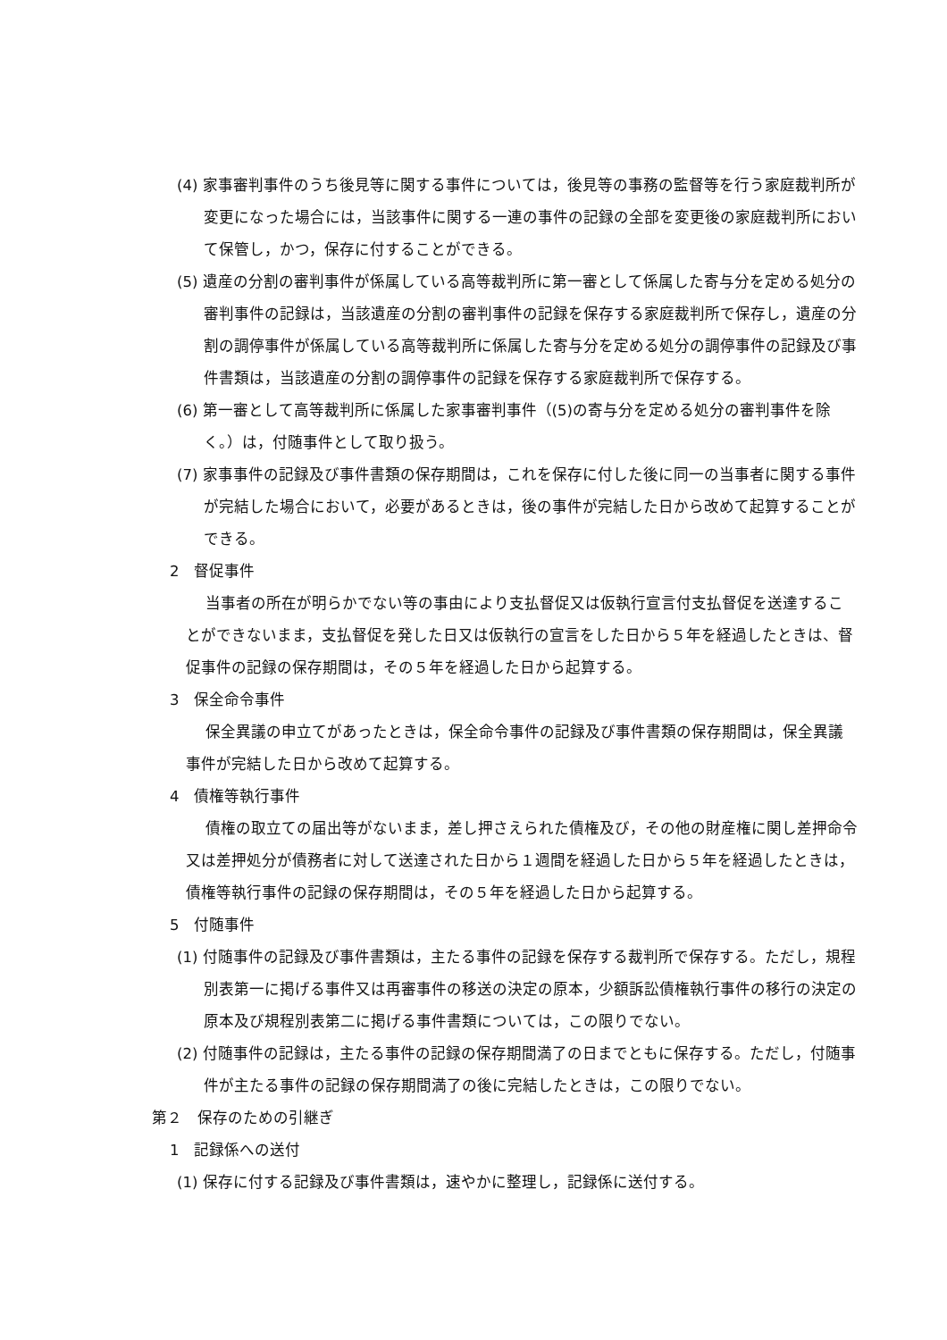(4) 家事審判事件のうち後見等に関する事件については，後見等の事務の監督等を行う家庭裁判所が変更になった場合には，当該事件に関する一連の事件の記録の全部を変更後の家庭裁判所において保管し，かつ，保存に付することができる。
(5) 遺産の分割の審判事件が係属している高等裁判所に第一審として係属した寄与分を定める処分の審判事件の記録は，当該遺産の分割の審判事件の記録を保存する家庭裁判所で保存し，遺産の分割の調停事件が係属している高等裁判所に係属した寄与分を定める処分の調停事件の記録及び事件書類は，当該遺産の分割の調停事件の記録を保存する家庭裁判所で保存する。
(6) 第一審として高等裁判所に係属した家事審判事件（(5)の寄与分を定める処分の審判事件を除く。）は，付随事件として取り扱う。
(7) 家事事件の記録及び事件書類の保存期間は，これを保存に付した後に同一の当事者に関する事件が完結した場合において，必要があるときは，後の事件が完結した日から改めて起算することができる。
2　督促事件
当事者の所在が明らかでない等の事由により支払督促又は仮執行宣言付支払督促を送達することができないまま，支払督促を発した日又は仮執行の宣言をした日から５年を経過したときは、督促事件の記録の保存期間は，その５年を経過した日から起算する。
3　保全命令事件
保全異議の申立てがあったときは，保全命令事件の記録及び事件書類の保存期間は，保全異議事件が完結した日から改めて起算する。
4　債権等執行事件
債権の取立ての届出等がないまま，差し押さえられた債権及び，その他の財産権に関し差押命令又は差押処分が債務者に対して送達された日から１週間を経過した日から５年を経過したときは，債権等執行事件の記録の保存期間は，その５年を経過した日から起算する。
5　付随事件
(1) 付随事件の記録及び事件書類は，主たる事件の記録を保存する裁判所で保存する。ただし，規程別表第一に掲げる事件又は再審事件の移送の決定の原本，少額訴訟債権執行事件の移行の決定の原本及び規程別表第二に掲げる事件書類については，この限りでない。
(2) 付随事件の記録は，主たる事件の記録の保存期間満了の日までともに保存する。ただし，付随事件が主たる事件の記録の保存期間満了の後に完結したときは，この限りでない。
第２　保存のための引継ぎ
1　記録係への送付
(1) 保存に付する記録及び事件書類は，速やかに整理し，記録係に送付する。